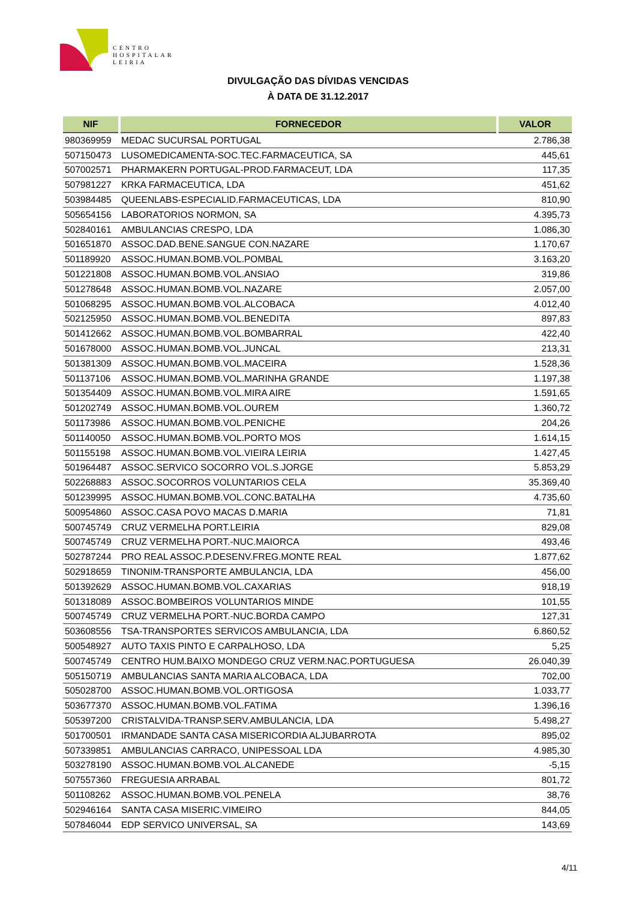CENTRO
HOSPITALAR
LEIRIA
DIVULGAÇÃO DAS DÍVIDAS VENCIDAS
À DATA DE 31.12.2017
| NIF | FORNECEDOR | VALOR |
| --- | --- | --- |
| 980369959 | MEDAC SUCURSAL PORTUGAL | 2.786,38 |
| 507150473 | LUSOMEDICAMENTA-SOC.TEC.FARMACEUTICA, SA | 445,61 |
| 507002571 | PHARMAKERN PORTUGAL-PROD.FARMACEUT, LDA | 117,35 |
| 507981227 | KRKA FARMACEUTICA, LDA | 451,62 |
| 503984485 | QUEENLABS-ESPECIALID.FARMACEUTICAS, LDA | 810,90 |
| 505654156 | LABORATORIOS NORMON, SA | 4.395,73 |
| 502840161 | AMBULANCIAS CRESPO, LDA | 1.086,30 |
| 501651870 | ASSOC.DAD.BENE.SANGUE CON.NAZARE | 1.170,67 |
| 501189920 | ASSOC.HUMAN.BOMB.VOL.POMBAL | 3.163,20 |
| 501221808 | ASSOC.HUMAN.BOMB.VOL.ANSIAO | 319,86 |
| 501278648 | ASSOC.HUMAN.BOMB.VOL.NAZARE | 2.057,00 |
| 501068295 | ASSOC.HUMAN.BOMB.VOL.ALCOBACA | 4.012,40 |
| 502125950 | ASSOC.HUMAN.BOMB.VOL.BENEDITA | 897,83 |
| 501412662 | ASSOC.HUMAN.BOMB.VOL.BOMBARRAL | 422,40 |
| 501678000 | ASSOC.HUMAN.BOMB.VOL.JUNCAL | 213,31 |
| 501381309 | ASSOC.HUMAN.BOMB.VOL.MACEIRA | 1.528,36 |
| 501137106 | ASSOC.HUMAN.BOMB.VOL.MARINHA GRANDE | 1.197,38 |
| 501354409 | ASSOC.HUMAN.BOMB.VOL.MIRA AIRE | 1.591,65 |
| 501202749 | ASSOC.HUMAN.BOMB.VOL.OUREM | 1.360,72 |
| 501173986 | ASSOC.HUMAN.BOMB.VOL.PENICHE | 204,26 |
| 501140050 | ASSOC.HUMAN.BOMB.VOL.PORTO MOS | 1.614,15 |
| 501155198 | ASSOC.HUMAN.BOMB.VOL.VIEIRA LEIRIA | 1.427,45 |
| 501964487 | ASSOC.SERVICO SOCORRO VOL.S.JORGE | 5.853,29 |
| 502268883 | ASSOC.SOCORROS VOLUNTARIOS CELA | 35.369,40 |
| 501239995 | ASSOC.HUMAN.BOMB.VOL.CONC.BATALHA | 4.735,60 |
| 500954860 | ASSOC.CASA POVO MACAS D.MARIA | 71,81 |
| 500745749 | CRUZ VERMELHA PORT.LEIRIA | 829,08 |
| 500745749 | CRUZ VERMELHA PORT.-NUC.MAIORCA | 493,46 |
| 502787244 | PRO REAL ASSOC.P.DESENV.FREG.MONTE REAL | 1.877,62 |
| 502918659 | TINONIM-TRANSPORTE AMBULANCIA, LDA | 456,00 |
| 501392629 | ASSOC.HUMAN.BOMB.VOL.CAXARIAS | 918,19 |
| 501318089 | ASSOC.BOMBEIROS VOLUNTARIOS MINDE | 101,55 |
| 500745749 | CRUZ VERMELHA PORT.-NUC.BORDA CAMPO | 127,31 |
| 503608556 | TSA-TRANSPORTES SERVICOS AMBULANCIA, LDA | 6.860,52 |
| 500548927 | AUTO TAXIS PINTO E CARPALHOSO, LDA | 5,25 |
| 500745749 | CENTRO HUM.BAIXO MONDEGO CRUZ VERM.NAC.PORTUGUESA | 26.040,39 |
| 505150719 | AMBULANCIAS SANTA MARIA ALCOBACA, LDA | 702,00 |
| 505028700 | ASSOC.HUMAN.BOMB.VOL.ORTIGOSA | 1.033,77 |
| 503677370 | ASSOC.HUMAN.BOMB.VOL.FATIMA | 1.396,16 |
| 505397200 | CRISTALVIDA-TRANSP.SERV.AMBULANCIA, LDA | 5.498,27 |
| 501700501 | IRMANDADE SANTA CASA MISERICORDIA ALJUBARROTA | 895,02 |
| 507339851 | AMBULANCIAS CARRACO, UNIPESSOAL LDA | 4.985,30 |
| 503278190 | ASSOC.HUMAN.BOMB.VOL.ALCANEDE | -5,15 |
| 507557360 | FREGUESIA ARRABAL | 801,72 |
| 501108262 | ASSOC.HUMAN.BOMB.VOL.PENELA | 38,76 |
| 502946164 | SANTA CASA MISERIC.VIMEIRO | 844,05 |
| 507846044 | EDP SERVICO UNIVERSAL, SA | 143,69 |
4/11